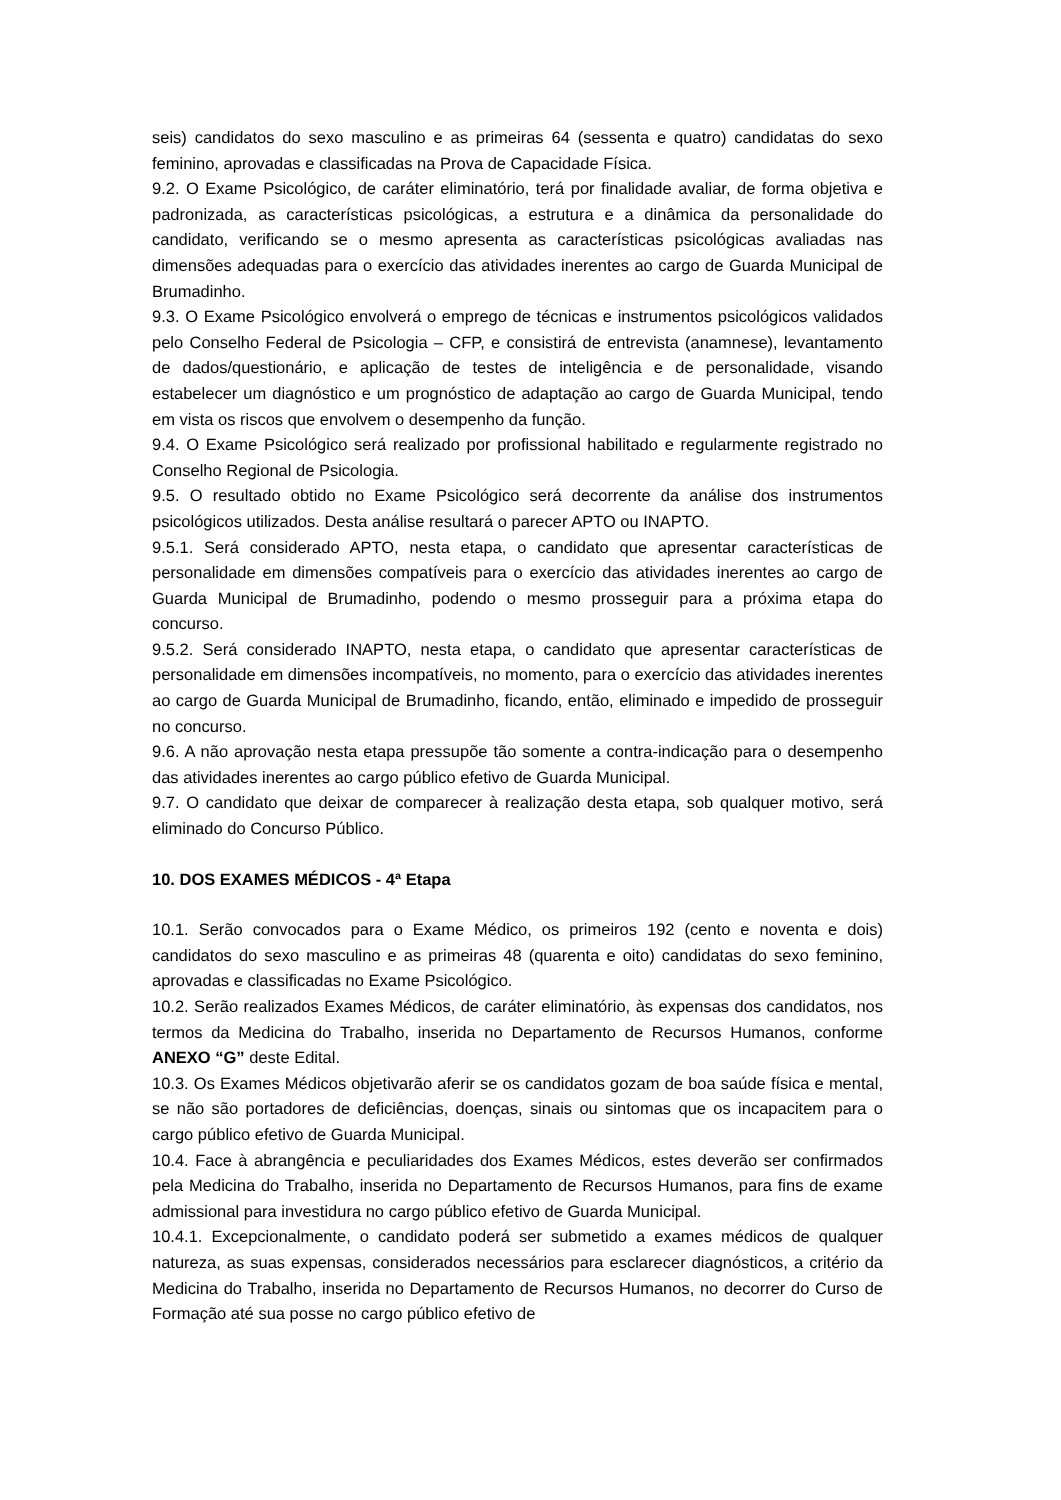seis) candidatos do sexo masculino e as primeiras 64 (sessenta e quatro) candidatas do sexo feminino, aprovadas e classificadas na Prova de Capacidade Física.
9.2. O Exame Psicológico, de caráter eliminatório, terá por finalidade avaliar, de forma objetiva e padronizada, as características psicológicas, a estrutura e a dinâmica da personalidade do candidato, verificando se o mesmo apresenta as características psicológicas avaliadas nas dimensões adequadas para o exercício das atividades inerentes ao cargo de Guarda Municipal de Brumadinho.
9.3. O Exame Psicológico envolverá o emprego de técnicas e instrumentos psicológicos validados pelo Conselho Federal de Psicologia – CFP, e consistirá de entrevista (anamnese), levantamento de dados/questionário, e aplicação de testes de inteligência e de personalidade, visando estabelecer um diagnóstico e um prognóstico de adaptação ao cargo de Guarda Municipal, tendo em vista os riscos que envolvem o desempenho da função.
9.4. O Exame Psicológico será realizado por profissional habilitado e regularmente registrado no Conselho Regional de Psicologia.
9.5. O resultado obtido no Exame Psicológico será decorrente da análise dos instrumentos psicológicos utilizados. Desta análise resultará o parecer APTO ou INAPTO.
9.5.1. Será considerado APTO, nesta etapa, o candidato que apresentar características de personalidade em dimensões compatíveis para o exercício das atividades inerentes ao cargo de Guarda Municipal de Brumadinho, podendo o mesmo prosseguir para a próxima etapa do concurso.
9.5.2. Será considerado INAPTO, nesta etapa, o candidato que apresentar características de personalidade em dimensões incompatíveis, no momento, para o exercício das atividades inerentes ao cargo de Guarda Municipal de Brumadinho, ficando, então, eliminado e impedido de prosseguir no concurso.
9.6. A não aprovação nesta etapa pressupõe tão somente a contra-indicação para o desempenho das atividades inerentes ao cargo público efetivo de Guarda Municipal.
9.7. O candidato que deixar de comparecer à realização desta etapa, sob qualquer motivo, será eliminado do Concurso Público.
10. DOS EXAMES MÉDICOS - 4ª Etapa
10.1. Serão convocados para o Exame Médico, os primeiros 192 (cento e noventa e dois) candidatos do sexo masculino e as primeiras 48 (quarenta e oito) candidatas do sexo feminino, aprovadas e classificadas no Exame Psicológico.
10.2. Serão realizados Exames Médicos, de caráter eliminatório, às expensas dos candidatos, nos termos da Medicina do Trabalho, inserida no Departamento de Recursos Humanos, conforme ANEXO “G” deste Edital.
10.3. Os Exames Médicos objetivarão aferir se os candidatos gozam de boa saúde física e mental, se não são portadores de deficiências, doenças, sinais ou sintomas que os incapacitem para o cargo público efetivo de Guarda Municipal.
10.4. Face à abrangência e peculiaridades dos Exames Médicos, estes deverão ser confirmados pela Medicina do Trabalho, inserida no Departamento de Recursos Humanos, para fins de exame admissional para investidura no cargo público efetivo de Guarda Municipal.
10.4.1. Excepcionalmente, o candidato poderá ser submetido a exames médicos de qualquer natureza, as suas expensas, considerados necessários para esclarecer diagnósticos, a critério da Medicina do Trabalho, inserida no Departamento de Recursos Humanos, no decorrer do Curso de Formação até sua posse no cargo público efetivo de